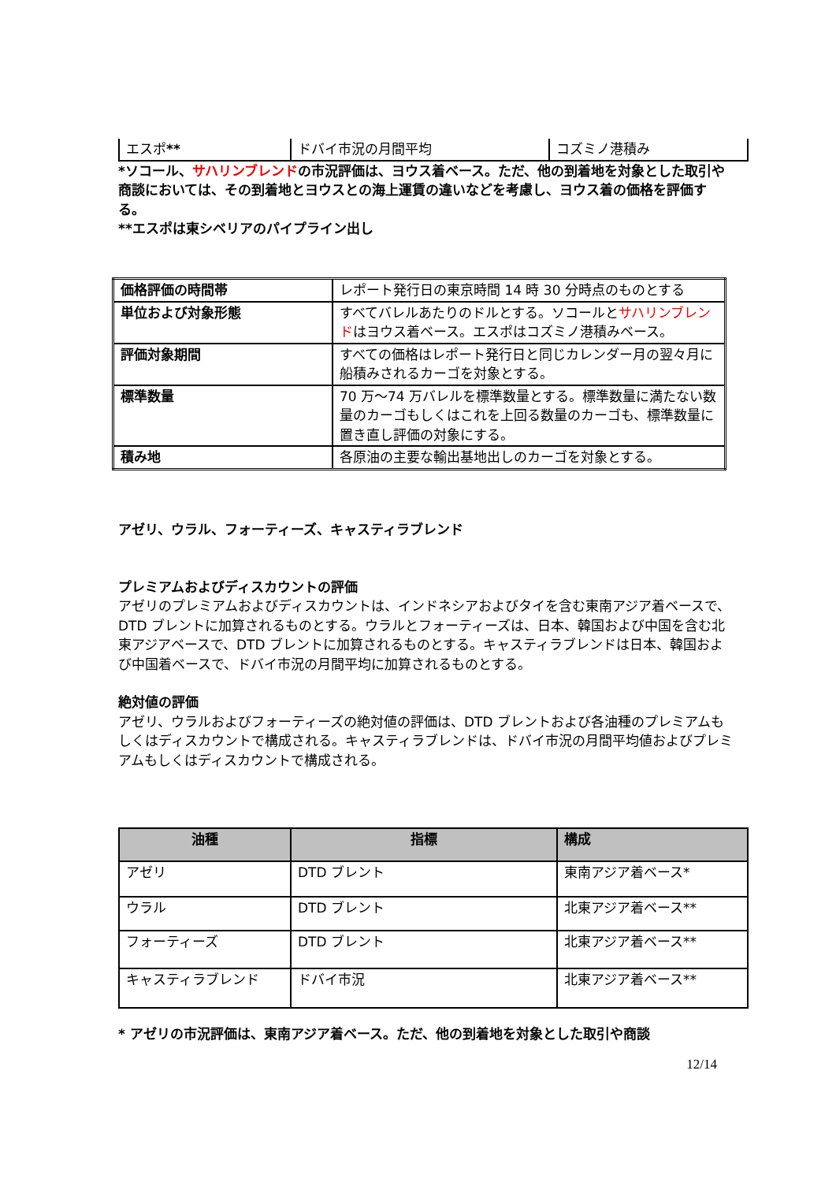| エスポ ** | ドバイ市況の月間平均 | コズミノ港積み |
*ソコール、サハリンブレンドの市況評価は、ヨウス着ベース。ただ、他の到着地を対象とした取引や商談においては、その到着地とヨウスとの海上運賃の違いなどを考慮し、ヨウス着の価格を評価する。
**エスポは東シベリアのパイプライン出し
| 価格評価の時間帯 | レポート発行日の東京時間 14 時 30 分時点のものとする |
| 単位および対象形態 | すべてバレルあたりのドルとする。ソコールと サハリンブレンド はヨウス着ベース。エスポはコズミノ港積みベース。 |
| 評価対象期間 | すべての価格はレポート発行日と同じカレンダー月の翌々月に船積みされるカーゴを対象とする。 |
| 標準数量 | 70 万～74 万バレルを標準数量とする。標準数量に満たない数量のカーゴもしくはこれを上回る数量のカーゴも、標準数量に置き直し評価の対象にする。 |
| 積み地 | 各原油の主要な輸出基地出しのカーゴを対象とする。 |
アゼリ、ウラル、フォーティーズ、キャスティラブレンド
プレミアムおよびディスカウントの評価
アゼリのプレミアムおよびディスカウントは、インドネシアおよびタイを含む東南アジア着ベースで、DTD ブレントに加算されるものとする。ウラルとフォーティーズは、日本、韓国および中国を含む北東アジアベースで、DTD ブレントに加算されるものとする。キャスティラブレンドは日本、韓国および中国着ベースで、ドバイ市況の月間平均に加算されるものとする。
絶対値の評価
アゼリ、ウラルおよびフォーティーズの絶対値の評価は、DTD ブレントおよび各油種のプレミアムもしくはディスカウントで構成される。キャスティラブレンドは、ドバイ市況の月間平均値およびプレミアムもしくはディスカウントで構成される。
| 油種 | 指標 | 構成 |
| --- | --- | --- |
| アゼリ | DTD ブレント | 東南アジア着ベース* |
| ウラル | DTD ブレント | 北東アジア着ベース** |
| フォーティーズ | DTD ブレント | 北東アジア着ベース** |
| キャスティラブレンド | ドバイ市況 | 北東アジア着ベース** |
* アゼリの市況評価は、東南アジア着ベース。ただ、他の到着地を対象とした取引や商談
12/14